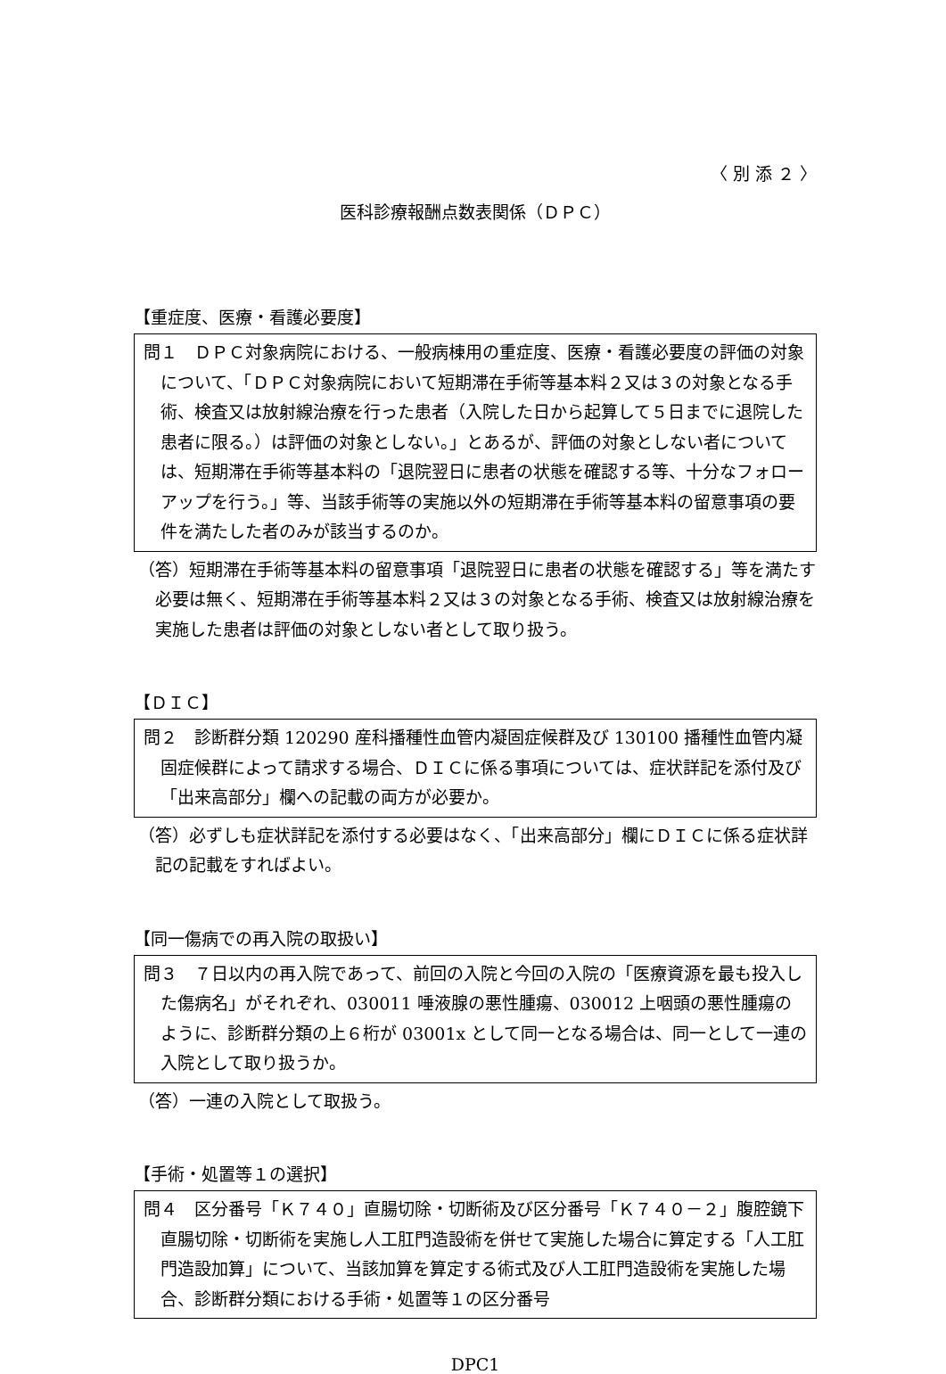〈 別 添 ２ 〉
医科診療報酬点数表関係（ＤＰＣ）
【重症度、医療・看護必要度】
問１　ＤＰＣ対象病院における、一般病棟用の重症度、医療・看護必要度の評価の対象について、「ＤＰＣ対象病院において短期滞在手術等基本料２又は３の対象となる手術、検査又は放射線治療を行った患者（入院した日から起算して５日までに退院した患者に限る。）は評価の対象としない。」とあるが、評価の対象としない者については、短期滞在手術等基本料の「退院翌日に患者の状態を確認する等、十分なフォローアップを行う。」等、当該手術等の実施以外の短期滞在手術等基本料の留意事項の要件を満たした者のみが該当するのか。
（答）短期滞在手術等基本料の留意事項「退院翌日に患者の状態を確認する」等を満たす必要は無く、短期滞在手術等基本料２又は３の対象となる手術、検査又は放射線治療を実施した患者は評価の対象としない者として取り扱う。
【ＤＩＣ】
問２　診断群分類 120290 産科播種性血管内凝固症候群及び 130100 播種性血管内凝固症候群によって請求する場合、ＤＩＣに係る事項については、症状詳記を添付及び「出来高部分」欄への記載の両方が必要か。
（答）必ずしも症状詳記を添付する必要はなく、「出来高部分」欄にＤＩＣに係る症状詳記の記載をすればよい。
【同一傷病での再入院の取扱い】
問３　７日以内の再入院であって、前回の入院と今回の入院の「医療資源を最も投入した傷病名」がそれぞれ、030011 唾液腺の悪性腫瘍、030012 上咽頭の悪性腫瘍のように、診断群分類の上６桁が 03001x として同一となる場合は、同一として一連の入院として取り扱うか。
（答）一連の入院として取扱う。
【手術・処置等１の選択】
問４　区分番号「Ｋ７４０」直腸切除・切断術及び区分番号「Ｋ７４０－２」腹腔鏡下直腸切除・切断術を実施し人工肛門造設術を併せて実施した場合に算定する「人工肛門造設加算」について、当該加算を算定する術式及び人工肛門造設術を実施した場合、診断群分類における手術・処置等１の区分番号
DPC1